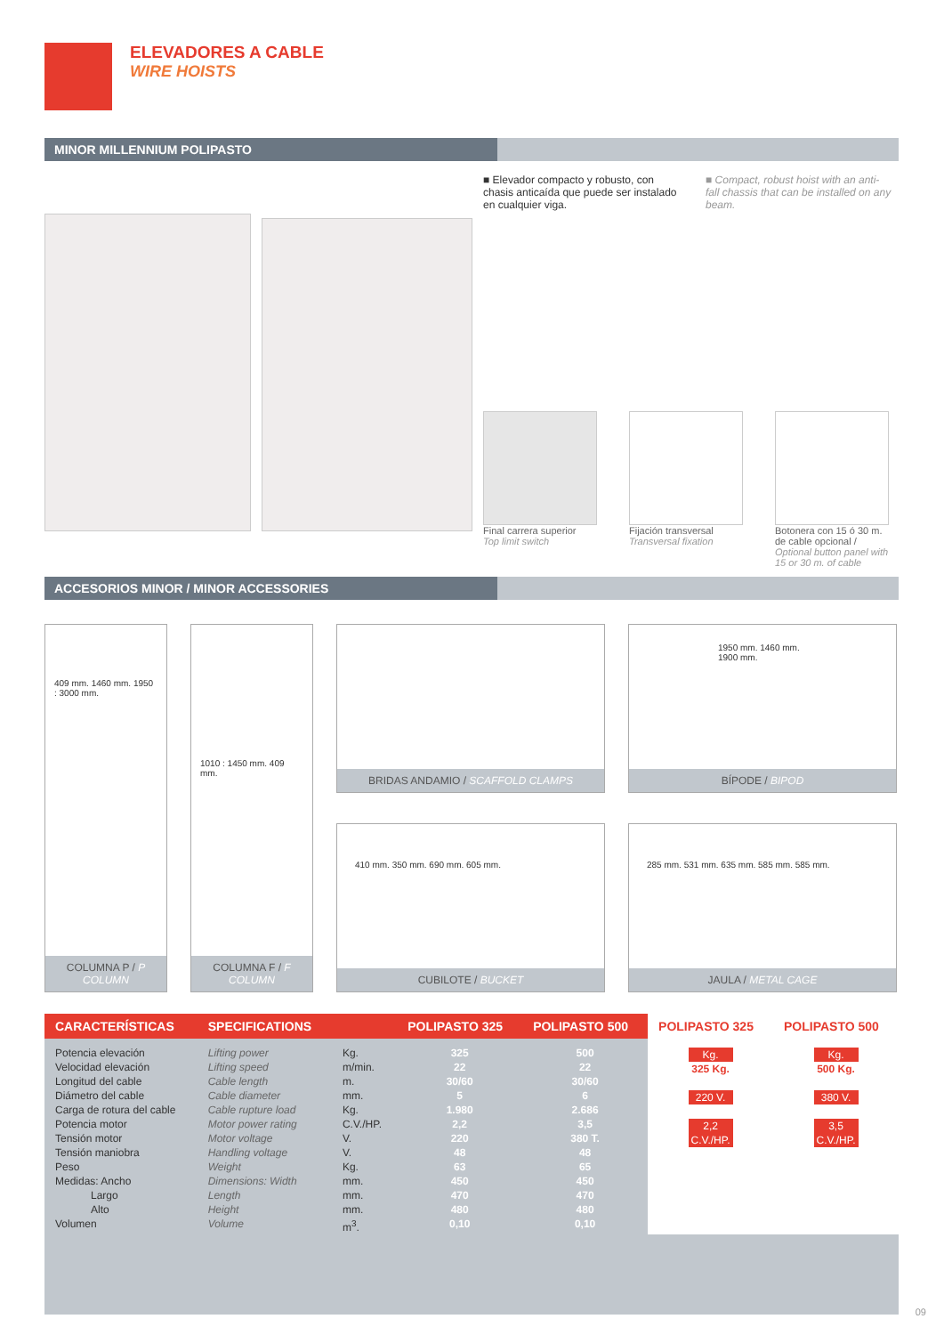ELEVADORES A CABLE
WIRE HOISTS
MINOR MILLENNIUM POLIPASTO
■ Elevador compacto y robusto, con chasis anticaída que puede ser instalado en cualquier viga.
■ Compact, robust hoist with an anti-fall chassis that can be installed on any beam.
Final carrera superior
Top limit switch
Fijación transversal
Transversal fixation
Botonera con 15 ó 30 m. de cable opcional / Optional button panel with 15 or 30 m. of cable
ACCESORIOS MINOR / MINOR ACCESSORIES
409 mm. 1460 mm. 1950 : 3000 mm.
COLUMNA P / P COLUMN
1010 : 1450 mm. 409 mm.
COLUMNA F / F COLUMN
BRIDAS ANDAMIO / SCAFFOLD CLAMPS
1950 mm. 1460 mm. 1900 mm.
BÍPODE / BIPOD
410 mm. 350 mm. 690 mm. 605 mm.
CUBILOTE / BUCKET
285 mm. 531 mm. 635 mm. 585 mm. 585 mm.
JAULA / METAL CAGE
| CARACTERÍSTICAS | SPECIFICATIONS | | POLIPASTO 325 | POLIPASTO 500 | POLIPASTO 325 | POLIPASTO 500 |
| --- | --- | --- | --- | --- | --- | --- |
| Potencia elevación Velocidad elevación Longitud del cable Diámetro del cable Carga de rotura del cable Potencia motor Tensión motor Tensión maniobra Peso Medidas: Ancho Largo Alto Volumen | Lifting power Lifting speed Cable length Cable diameter Cable rupture load Motor power rating Motor voltage Handling voltage Weight Dimensions: Width Length Height Volume | Kg. m/min. m. mm. Kg. C.V./HP. V. V. Kg. mm. mm. mm. m<sup>3</sup>. | 325 22 30/60 5 1.980 2,2 220 48 63 450 470 480 0,10 | 500 22 30/60 6 2.686 3,5 380 T. 48 65 450 470 480 0,10 | Kg. 325 Kg. 220 V. 2,2 C.V./HP. | Kg. 500 Kg. 380 V. 3,5 C.V./HP. |
09